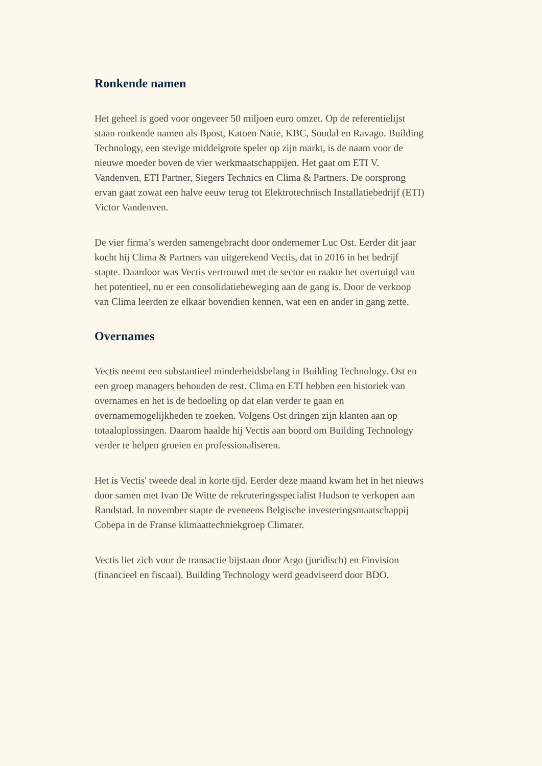Ronkende namen
Het geheel is goed voor ongeveer 50 miljoen euro omzet. Op de referentielijst staan ronkende namen als Bpost, Katoen Natie, KBC, Soudal en Ravago. Building Technology, een stevige middelgrote speler op zijn markt, is de naam voor de nieuwe moeder boven de vier werkmaatschappijen. Het gaat om ETI V. Vandenven, ETI Partner, Siegers Technics en Clima & Partners. De oorsprong ervan gaat zowat een halve eeuw terug tot Elektrotechnisch Installatiebedrijf (ETI) Victor Vandenven.
De vier firma’s werden samengebracht door ondernemer Luc Ost. Eerder dit jaar kocht hij Clima & Partners van uitgerekend Vectis, dat in 2016 in het bedrijf stapte. Daardoor was Vectis vertrouwd met de sector en raakte het overtuigd van het potentieel, nu er een consolidatiebeweging aan de gang is. Door de verkoop van Clima leerden ze elkaar bovendien kennen, wat een en ander in gang zette.
Overnames
Vectis neemt een substantieel minderheidsbelang in Building Technology. Ost en een groep managers behouden de rest. Clima en ETI hebben een historiek van overnames en het is de bedoeling op dat elan verder te gaan en overnamemogelijkheden te zoeken. Volgens Ost dringen zijn klanten aan op totaaloplossingen. Daarom haalde hij Vectis aan boord om Building Technology verder te helpen groeien en professionaliseren.
Het is Vectis' tweede deal in korte tijd. Eerder deze maand kwam het in het nieuws door samen met Ivan De Witte de rekruteringsspecialist Hudson te verkopen aan Randstad. In november stapte de eveneens Belgische investeringsmaatschappij Cobepa in de Franse klimaattechniekgroep Climater.
Vectis liet zich voor de transactie bijstaan door Argo (juridisch) en Finvision (financieel en fiscaal). Building Technology werd geadviseerd door BDO.